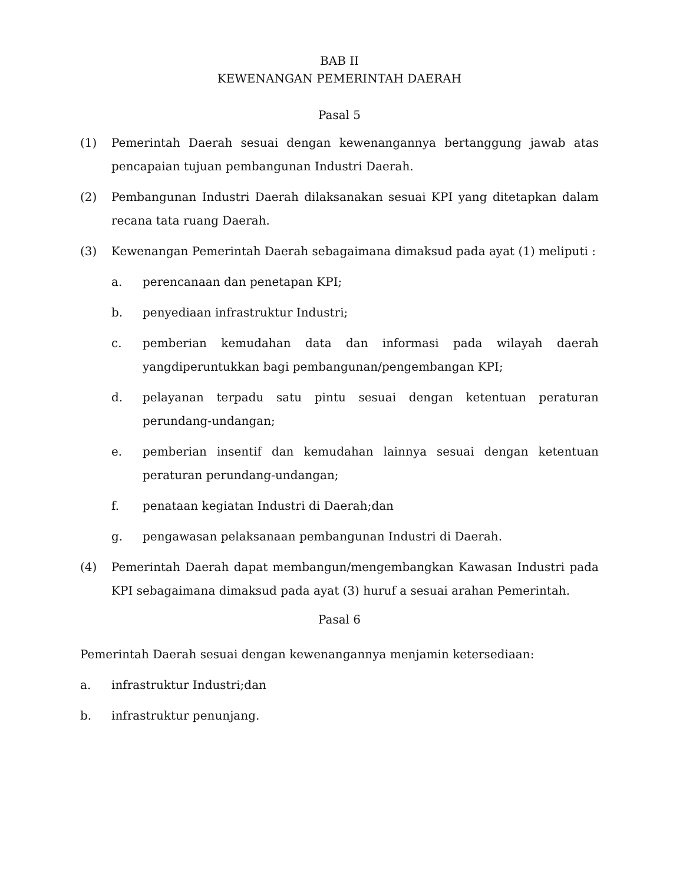BAB II
KEWENANGAN PEMERINTAH DAERAH
Pasal 5
(1) Pemerintah Daerah sesuai dengan kewenangannya bertanggung jawab atas pencapaian tujuan pembangunan Industri Daerah.
(2) Pembangunan Industri Daerah dilaksanakan sesuai KPI yang ditetapkan dalam recana tata ruang Daerah.
(3) Kewenangan Pemerintah Daerah sebagaimana dimaksud pada ayat (1) meliputi :
a. perencanaan dan penetapan KPI;
b. penyediaan infrastruktur Industri;
c. pemberian kemudahan data dan informasi pada wilayah daerah yangdiperuntukkan bagi pembangunan/pengembangan KPI;
d. pelayanan terpadu satu pintu sesuai dengan ketentuan peraturan perundang-undangan;
e. pemberian insentif dan kemudahan lainnya sesuai dengan ketentuan peraturan perundang-undangan;
f. penataan kegiatan Industri di Daerah;dan
g. pengawasan pelaksanaan pembangunan Industri di Daerah.
(4) Pemerintah Daerah dapat membangun/mengembangkan Kawasan Industri pada KPI sebagaimana dimaksud pada ayat (3) huruf a sesuai arahan Pemerintah.
Pasal 6
Pemerintah Daerah sesuai dengan kewenangannya menjamin ketersediaan:
a. infrastruktur Industri;dan
b. infrastruktur penunjang.